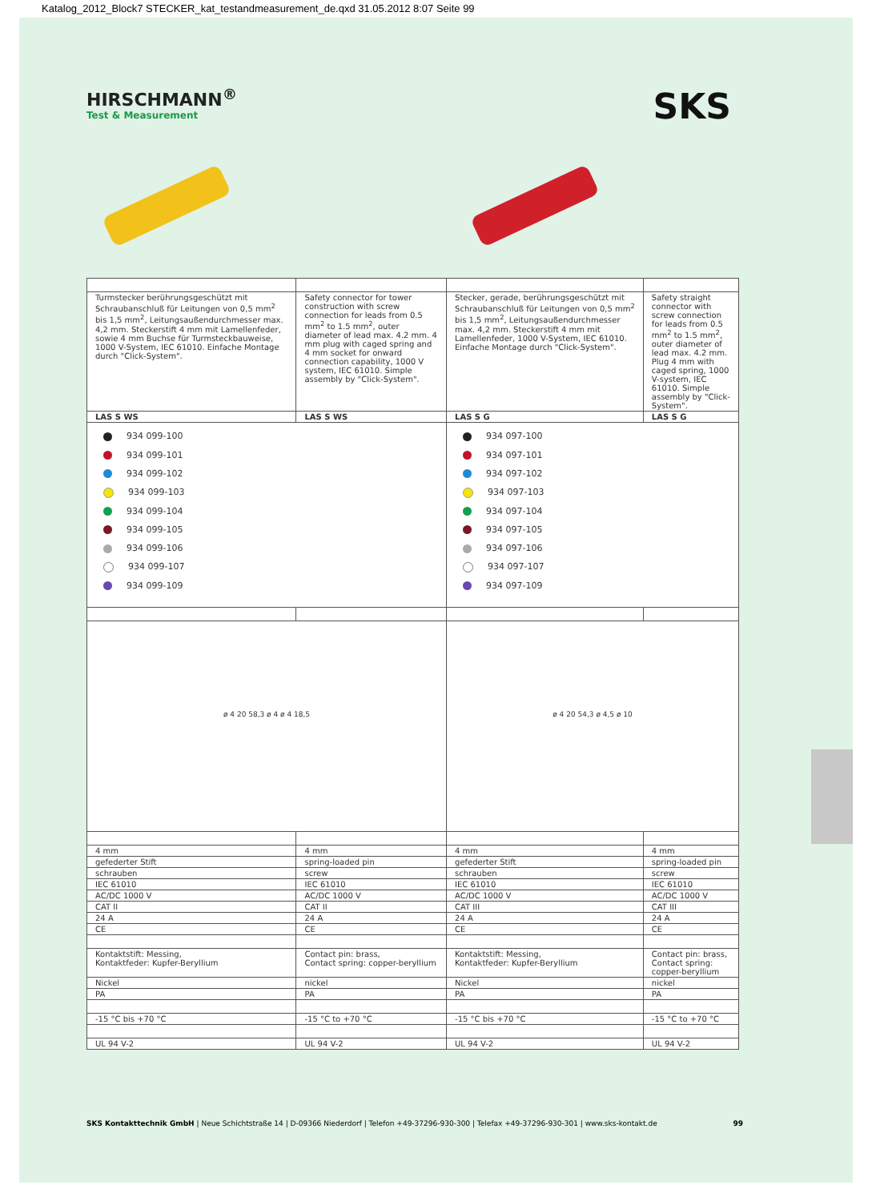Katalog_2012_Block7 STECKER_kat_testandmeasurement_de.qxd 31.05.2012 8:07 Seite 99
HIRSCHMANN<sup>®</sup>
Test & Measurement
SKS
| Turmstecker berührungsgeschützt mit Schraubanschluß für Leitungen von 0,5 mm<sup>2</sup> bis 1,5 mm<sup>2</sup>, Leitungsaußendurchmesser max. 4,2 mm. Steckerstift 4 mm mit Lamellenfeder, sowie 4 mm Buchse für Turmsteckbauweise, 1000 V-System, IEC 61010. Einfache Montage durch "Click-System". | Safety connector for tower construction with screw connection for leads from 0.5 mm<sup>2</sup> to 1.5 mm<sup>2</sup>, outer diameter of lead max. 4.2 mm. 4 mm plug with caged spring and 4 mm socket for onward connection capability, 1000 V system, IEC 61010. Simple assembly by "Click-System". | Stecker, gerade, berührungsgeschützt mit Schraubanschluß für Leitungen von 0,5 mm<sup>2</sup> bis 1,5 mm<sup>2</sup>, Leitungsaußendurchmesser max. 4,2 mm. Steckerstift 4 mm mit Lamellenfeder, 1000 V-System, IEC 61010. Einfache Montage durch "Click-System". | Safety straight connector with screw connection for leads from 0.5 mm<sup>2</sup> to 1.5 mm<sup>2</sup>, outer diameter of lead max. 4.2 mm. Plug 4 mm with caged spring, 1000 V-system, IEC 61010. Simple assembly by "Click-System". |
| LAS S WS | LAS S WS | LAS S G | LAS S G |
| 934 099-100 934 099-101 934 099-102 934 099-103 934 099-104 934 099-105 934 099-106 934 099-107 934 099-109 | | 934 097-100 934 097-101 934 097-102 934 097-103 934 097-104 934 097-105 934 097-106 934 097-107 934 097-109 | |
| ø 4 20 58,3 ø 4 ø 4 18,5 | | ø 4 20 54,3 ø 4,5 ø 10 | |
| 4 mm | 4 mm | 4 mm | 4 mm |
| gefederter Stift | spring-loaded pin | gefederter Stift | spring-loaded pin |
| schrauben | screw | schrauben | screw |
| IEC 61010 | IEC 61010 | IEC 61010 | IEC 61010 |
| AC/DC 1000 V | AC/DC 1000 V | AC/DC 1000 V | AC/DC 1000 V |
| CAT II | CAT II | CAT III | CAT III |
| 24 A | 24 A | 24 A | 24 A |
| CE | CE | CE | CE |
| Kontaktstift: Messing, Kontaktfeder: Kupfer-Beryllium | Contact pin: brass, Contact spring: copper-beryllium | Kontaktstift: Messing, Kontaktfeder: Kupfer-Beryllium | Contact pin: brass, Contact spring: copper-beryllium |
| Nickel | nickel | Nickel | nickel |
| PA | PA | PA | PA |
| -15 °C bis +70 °C | -15 °C to +70 °C | -15 °C bis +70 °C | -15 °C to +70 °C |
| UL 94 V-2 | UL 94 V-2 | UL 94 V-2 | UL 94 V-2 |
SKS Kontakttechnik GmbH | Neue Schichtstraße 14 | D-09366 Niederdorf | Telefon +49-37296-930-300 | Telefax +49-37296-930-301 | www.sks-kontakt.de
99